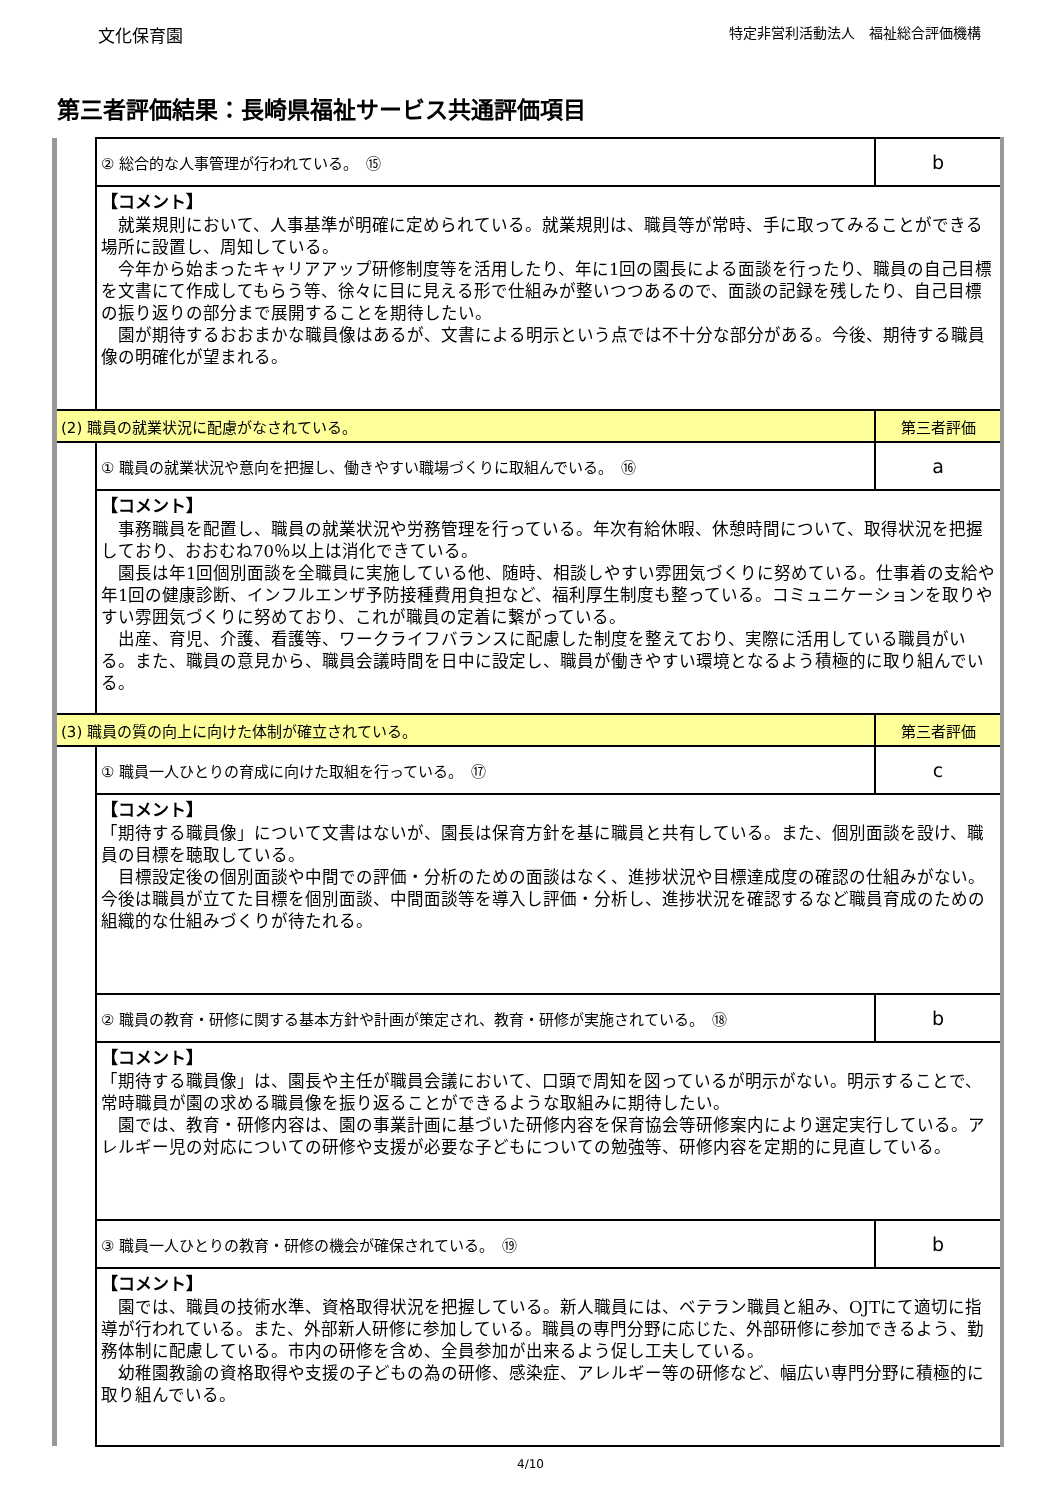文化保育園 特定非営利活動法人　福祉総合評価機構
第三者評価結果：長崎県福祉サービス共通評価項目
| | ② 総合的な人事管理が行われている。 ⑮ | b |
| | 【コメント】 就業規則において、人事基準が明確に定められている。就業規則は、職員等が常時、手に取ってみることができる場所に設置し、周知している。 今年から始まったキャリアアップ研修制度等を活用したり、年に1回の園長による面談を行ったり、職員の自己目標を文書にて作成してもらう等、徐々に目に見える形で仕組みが整いつつあるので、面談の記録を残したり、自己目標の振り返りの部分まで展開することを期待したい。 園が期待するおおまかな職員像はあるが、文書による明示という点では不十分な部分がある。今後、期待する職員像の明確化が望まれる。 | |
| (2) 職員の就業状況に配慮がなされている。 | | 第三者評価 |
| | ① 職員の就業状況や意向を把握し、働きやすい職場づくりに取組んでいる。 ⑯ | a |
| | 【コメント】 事務職員を配置し、職員の就業状況や労務管理を行っている。年次有給休暇、休憩時間について、取得状況を把握しており、おおむね70％以上は消化できている。 園長は年1回個別面談を全職員に実施している他、随時、相談しやすい雰囲気づくりに努めている。仕事着の支給や年1回の健康診断、インフルエンザ予防接種費用負担など、福利厚生制度も整っている。コミュニケーションを取りやすい雰囲気づくりに努めており、これが職員の定着に繋がっている。 出産、育児、介護、看護等、ワークライフバランスに配慮した制度を整えており、実際に活用している職員がいる。また、職員の意見から、職員会議時間を日中に設定し、職員が働きやすい環境となるよう積極的に取り組んでいる。 | |
| (3) 職員の質の向上に向けた体制が確立されている。 | | 第三者評価 |
| | ① 職員一人ひとりの育成に向けた取組を行っている。 ⑰ | c |
| | 【コメント】 「期待する職員像」について文書はないが、園長は保育方針を基に職員と共有している。また、個別面談を設け、職員の目標を聴取している。 目標設定後の個別面談や中間での評価・分析のための面談はなく、進捗状況や目標達成度の確認の仕組みがない。 今後は職員が立てた目標を個別面談、中間面談等を導入し評価・分析し、進捗状況を確認するなど職員育成のための組織的な仕組みづくりが待たれる。 | |
| | ② 職員の教育・研修に関する基本方針や計画が策定され、教育・研修が実施されている。 ⑱ | b |
| | 【コメント】 「期待する職員像」は、園長や主任が職員会議において、口頭で周知を図っているが明示がない。明示することで、常時職員が園の求める職員像を振り返ることができるような取組みに期待したい。 園では、教育・研修内容は、園の事業計画に基づいた研修内容を保育協会等研修案内により選定実行している。アレルギー児の対応についての研修や支援が必要な子どもについての勉強等、研修内容を定期的に見直している。 | |
| | ③ 職員一人ひとりの教育・研修の機会が確保されている。 ⑲ | b |
| | 【コメント】 園では、職員の技術水準、資格取得状況を把握している。新人職員には、ベテラン職員と組み、OJTにて適切に指導が行われている。また、外部新人研修に参加している。職員の専門分野に応じた、外部研修に参加できるよう、勤務体制に配慮している。市内の研修を含め、全員参加が出来るよう促し工夫している。 幼稚園教諭の資格取得や支援の子どもの為の研修、感染症、アレルギー等の研修など、幅広い専門分野に積極的に取り組んでいる。 | |
4/10